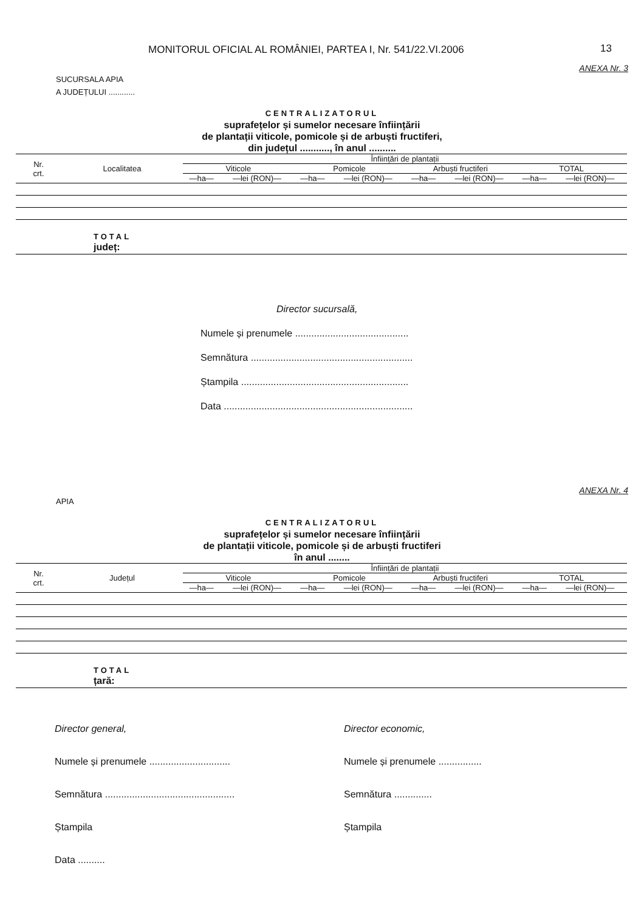MONITORUL OFICIAL AL ROMÂNIEI, PARTEA I, Nr. 541/22.VI.2006 13
ANEXA Nr. 3
SUCURSALA APIA
A JUDEȚULUI ............
CENTRALIZATORUL
suprafețelor și sumelor necesare înființării
de plantații viticole, pomicole și de arbuști fructiferi,
din județul ..........., în anul ..........
| Nr. crt. | Localitatea | Înființări de plantații | | | | | | | |
| --- | --- | --- | --- | --- | --- | --- | --- | --- | --- |
| | | Viticole | | Pomicole | | Arbuști fructiferi | | TOTAL | |
| | | —ha— | —lei (RON)— | —ha— | —lei (RON)— | —ha— | —lei (RON)— | —ha— | —lei (RON)— |
TOTAL
județ:
Director sucursală,
Numele și prenumele ..........................................
Semnătura ............................................................
Ștampila ..............................................................
Data ......................................................................
ANEXA Nr. 4
APIA
CENTRALIZATORUL
suprafețelor și sumelor necesare înființării
de plantații viticole, pomicole și de arbuști fructiferi
în anul ........
| Nr. crt. | Județul | Înființări de plantații | | | | | | | |
| --- | --- | --- | --- | --- | --- | --- | --- | --- | --- |
| | | Viticole | | Pomicole | | Arbuști fructiferi | | TOTAL | |
| | | —ha— | —lei (RON)— | —ha— | —lei (RON)— | —ha— | —lei (RON)— | —ha— | —lei (RON)— |
TOTAL
țară:
Director general,
Numele și prenumele ..............................
Semnătura ................................................
Ștampila
Data ..........
Director economic,
Numele și prenumele ................
Semnătura ..............
Ștampila